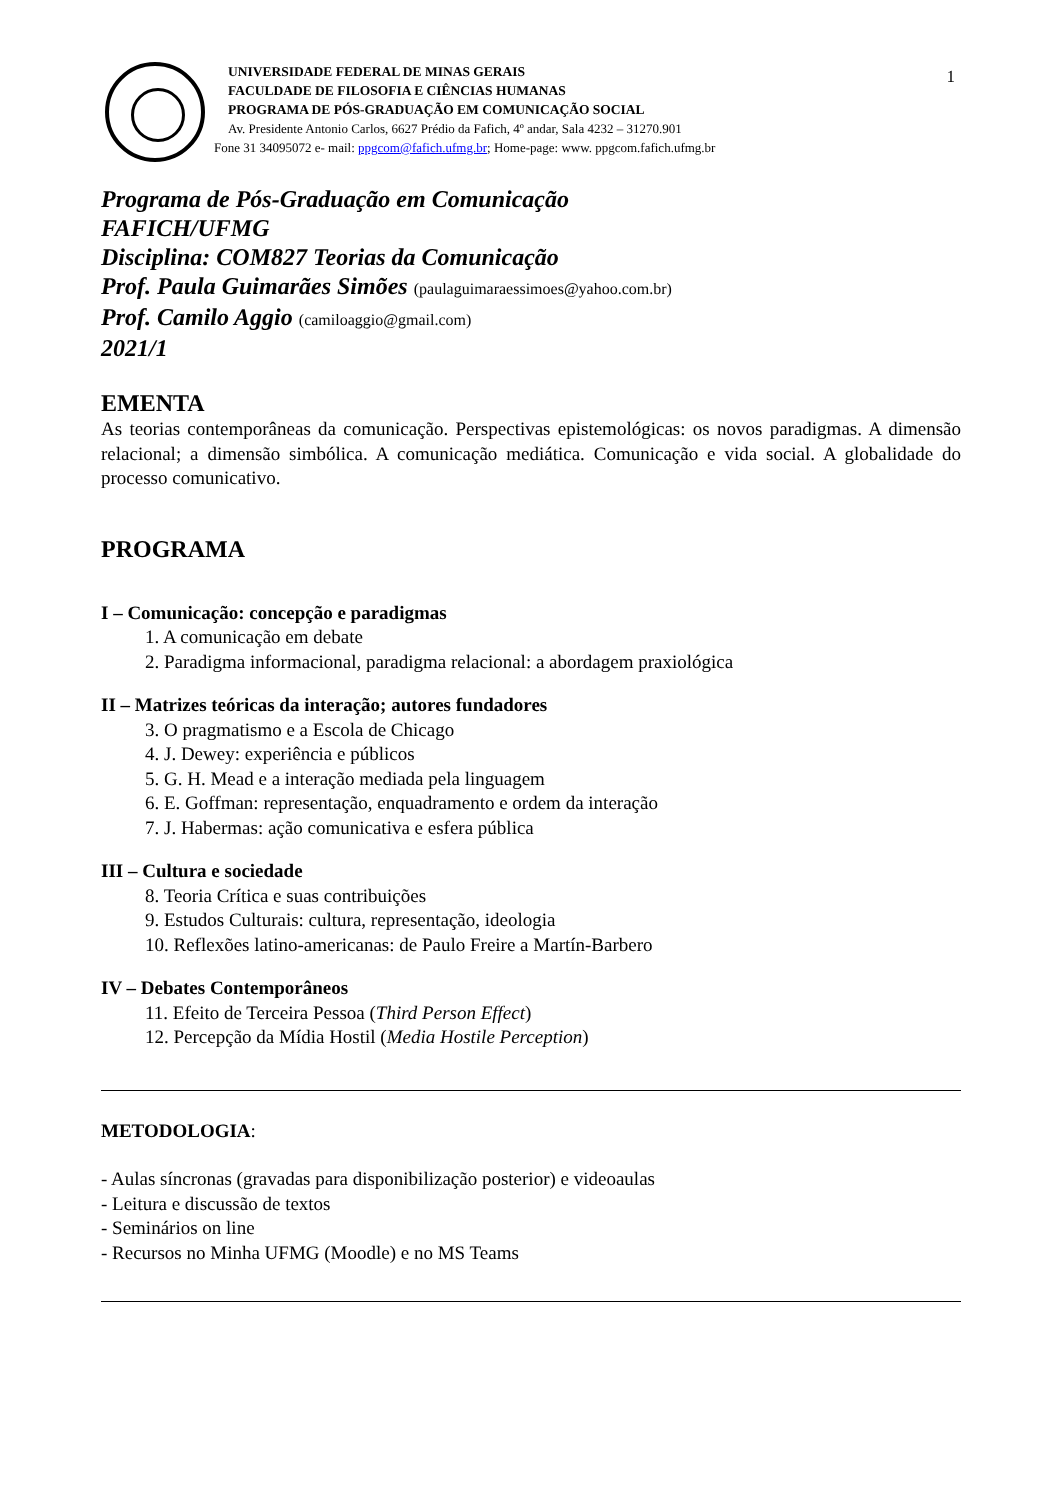1
UNIVERSIDADE FEDERAL DE MINAS GERAIS
FACULDADE DE FILOSOFIA E CIÊNCIAS HUMANAS
PROGRAMA DE PÓS-GRADUAÇÃO EM COMUNICAÇÃO SOCIAL
Av. Presidente Antonio Carlos, 6627 Prédio da Fafich, 4º andar, Sala 4232 – 31270.901
Fone 31 34095072 e- mail: ppgcom@fafich.ufmg.br; Home-page: www. ppgcom.fafich.ufmg.br
Programa de Pós-Graduação em Comunicação
FAFICH/UFMG
Disciplina: COM827 Teorias da Comunicação
Prof. Paula Guimarães Simões (paulaguimaraessimoes@yahoo.com.br)
Prof. Camilo Aggio (camiloaggio@gmail.com)
2021/1
EMENTA
As teorias contemporâneas da comunicação. Perspectivas epistemológicas: os novos paradigmas. A dimensão relacional; a dimensão simbólica. A comunicação mediática. Comunicação e vida social. A globalidade do processo comunicativo.
PROGRAMA
I – Comunicação: concepção e paradigmas
1. A comunicação em debate
2. Paradigma informacional, paradigma relacional: a abordagem praxiológica
II – Matrizes teóricas da interação; autores fundadores
3. O pragmatismo e a Escola de Chicago
4. J. Dewey: experiência e públicos
5. G. H. Mead e a interação mediada pela linguagem
6. E. Goffman: representação, enquadramento e ordem da interação
7. J. Habermas: ação comunicativa e esfera pública
III – Cultura e sociedade
8. Teoria Crítica e suas contribuições
9. Estudos Culturais: cultura, representação, ideologia
10. Reflexões latino-americanas: de Paulo Freire a Martín-Barbero
IV – Debates Contemporâneos
11. Efeito de Terceira Pessoa (Third Person Effect)
12. Percepção da Mídia Hostil (Media Hostile Perception)
METODOLOGIA:
- Aulas síncronas (gravadas para disponibilização posterior) e videoaulas
- Leitura e discussão de textos
- Seminários on line
- Recursos no Minha UFMG (Moodle) e no MS Teams